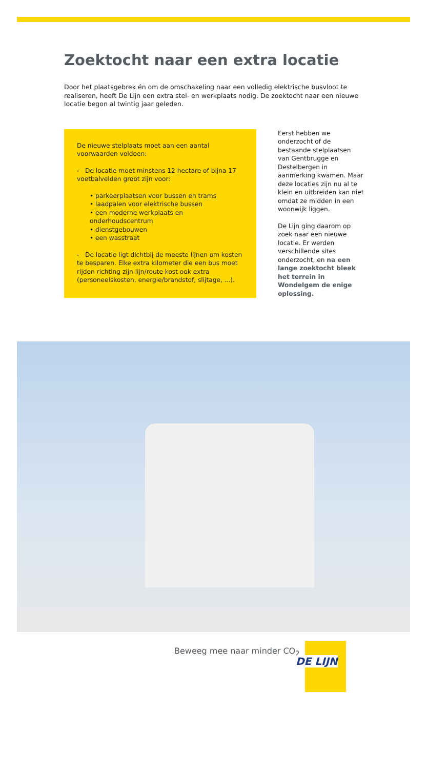Zoektocht naar een extra locatie
Door het plaatsgebrek én om de omschakeling naar een volledig elektrische busvloot te realiseren, heeft De Lijn een extra stel- en werkplaats nodig. De zoektocht naar een nieuwe locatie begon al twintig jaar geleden.
De nieuwe stelplaats moet aan een aantal voorwaarden voldoen:
- De locatie moet minstens 12 hectare of bijna 17 voetbalvelden groot zijn voor:
• parkeerplaatsen voor bussen en trams
• laadpalen voor elektrische bussen
• een moderne werkplaats en onderhoudscentrum
• dienstgebouwen
• een wasstraat
- De locatie ligt dichtbij de meeste lijnen om kosten te besparen. Elke extra kilometer die een bus moet rijden richting zijn lijn/route kost ook extra (personeelskosten, energie/brandstof, slijtage, ...).
Eerst hebben we onderzocht of de bestaande stelplaatsen van Gentbrugge en Destelbergen in aanmerking kwamen. Maar deze locaties zijn nu al te klein en uitbreiden kan niet omdat ze midden in een woonwijk liggen.
De Lijn ging daarom op zoek naar een nieuwe locatie. Er werden verschillende sites onderzocht, en na een lange zoektocht bleek het terrein in Wondelgem de enige oplossing.
Beweeg mee naar minder CO<sub>2</sub>
DE LIJN